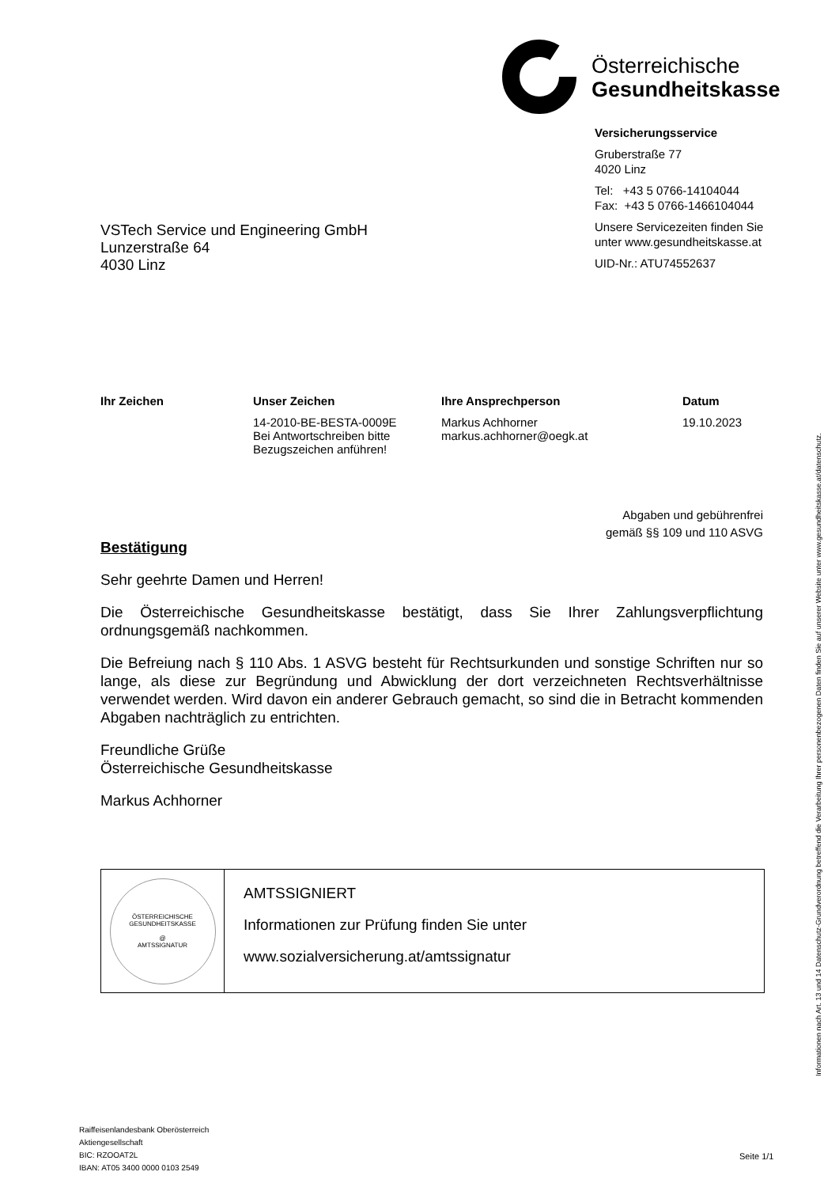Österreichische
Gesundheitskasse
Versicherungsservice
Gruberstraße 77
4020 Linz
Tel: +43 5 0766-14104044
Fax: +43 5 0766-1466104044
Unsere Servicezeiten finden Sie
unter www.gesundheitskasse.at
UID-Nr.: ATU74552637
VSTech Service und Engineering GmbH
Lunzerstraße 64
4030 Linz
Ihr Zeichen Unser Zeichen
14-2010-BE-BESTA-0009E
Bei Antwortschreiben bitte
Bezugszeichen anführen!
Ihre Ansprechperson
Markus Achhorner
markus.achhorner@oegk.at
Datum
19.10.2023
Abgaben und gebührenfrei
gemäß §§ 109 und 110 ASVG
Bestätigung
Sehr geehrte Damen und Herren!
Die Österreichische Gesundheitskasse bestätigt, dass Sie Ihrer Zahlungsverpflichtung ordnungsgemäß nachkommen.
Die Befreiung nach § 110 Abs. 1 ASVG besteht für Rechtsurkunden und sonstige Schriften nur so lange, als diese zur Begründung und Abwicklung der dort verzeichneten Rechtsverhältnisse verwendet werden. Wird davon ein anderer Gebrauch gemacht, so sind die in Betracht kommenden Abgaben nachträglich zu entrichten.
Freundliche Grüße
Österreichische Gesundheitskasse
Markus Achhorner
ÖSTERREICHISCHE GESUNDHEITSKASSE
@
AMTSSIGNATUR
AMTSSIGNIERT
Informationen zur Prüfung finden Sie unter
www.sozialversicherung.at/amtssignatur
Raiffeisenlandesbank Oberösterreich
Aktiengesellschaft
BIC: RZOOAT2L
IBAN: AT05 3400 0000 0103 2549
Seite 1/1
Informationen nach Art. 13 und 14 Datenschutz-Grundverordnung betreffend die Verarbeitung Ihrer personenbezogenen Daten finden Sie auf unserer Website unter www.gesundheitskasse.at/datenschutz.